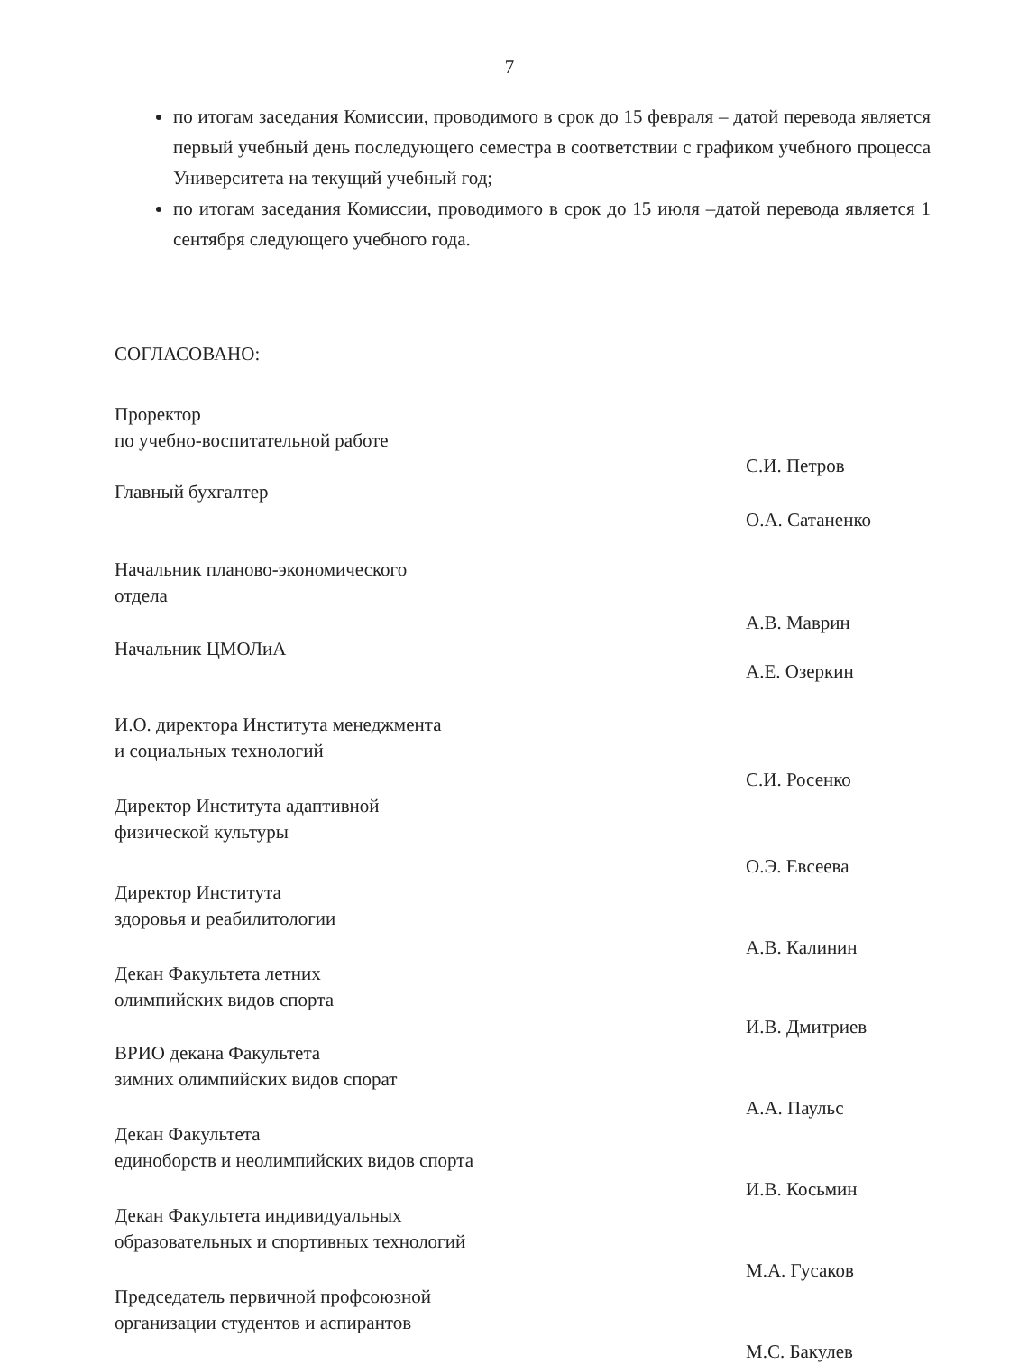7
по итогам заседания Комиссии, проводимого в срок до 15 февраля – датой перевода является первый учебный день последующего семестра в соответствии с графиком учебного процесса Университета на текущий учебный год;
по итогам заседания Комиссии, проводимого в срок до 15 июля –датой перевода является 1 сентября следующего учебного года.
СОГЛАСОВАНО:
Проректор
по учебно-воспитательной работе
С.И. Петров
Главный бухгалтер О.А. Сатаненко
Начальник планово-экономического
отдела
А.В. Маврин
Начальник ЦМОЛиА А.Е. Озеркин
И.О. директора Института менеджмента
и социальных технологий
С.И. Росенко
Директор Института адаптивной
физической культуры
О.Э. Евсеева
Директор Института
здоровья и реабилитологии
А.В. Калинин
Декан Факультета летних
олимпийских видов спорта
И.В. Дмитриев
ВРИО декана Факультета
зимних олимпийских видов спорат
А.А. Паульс
Декан Факультета
единоборств и неолимпийских видов спорта
И.В. Косьмин
Декан Факультета индивидуальных
образовательных и спортивных технологий
М.А. Гусаков
Председатель первичной профсоюзной
организации студентов и аспирантов
М.С. Бакулев